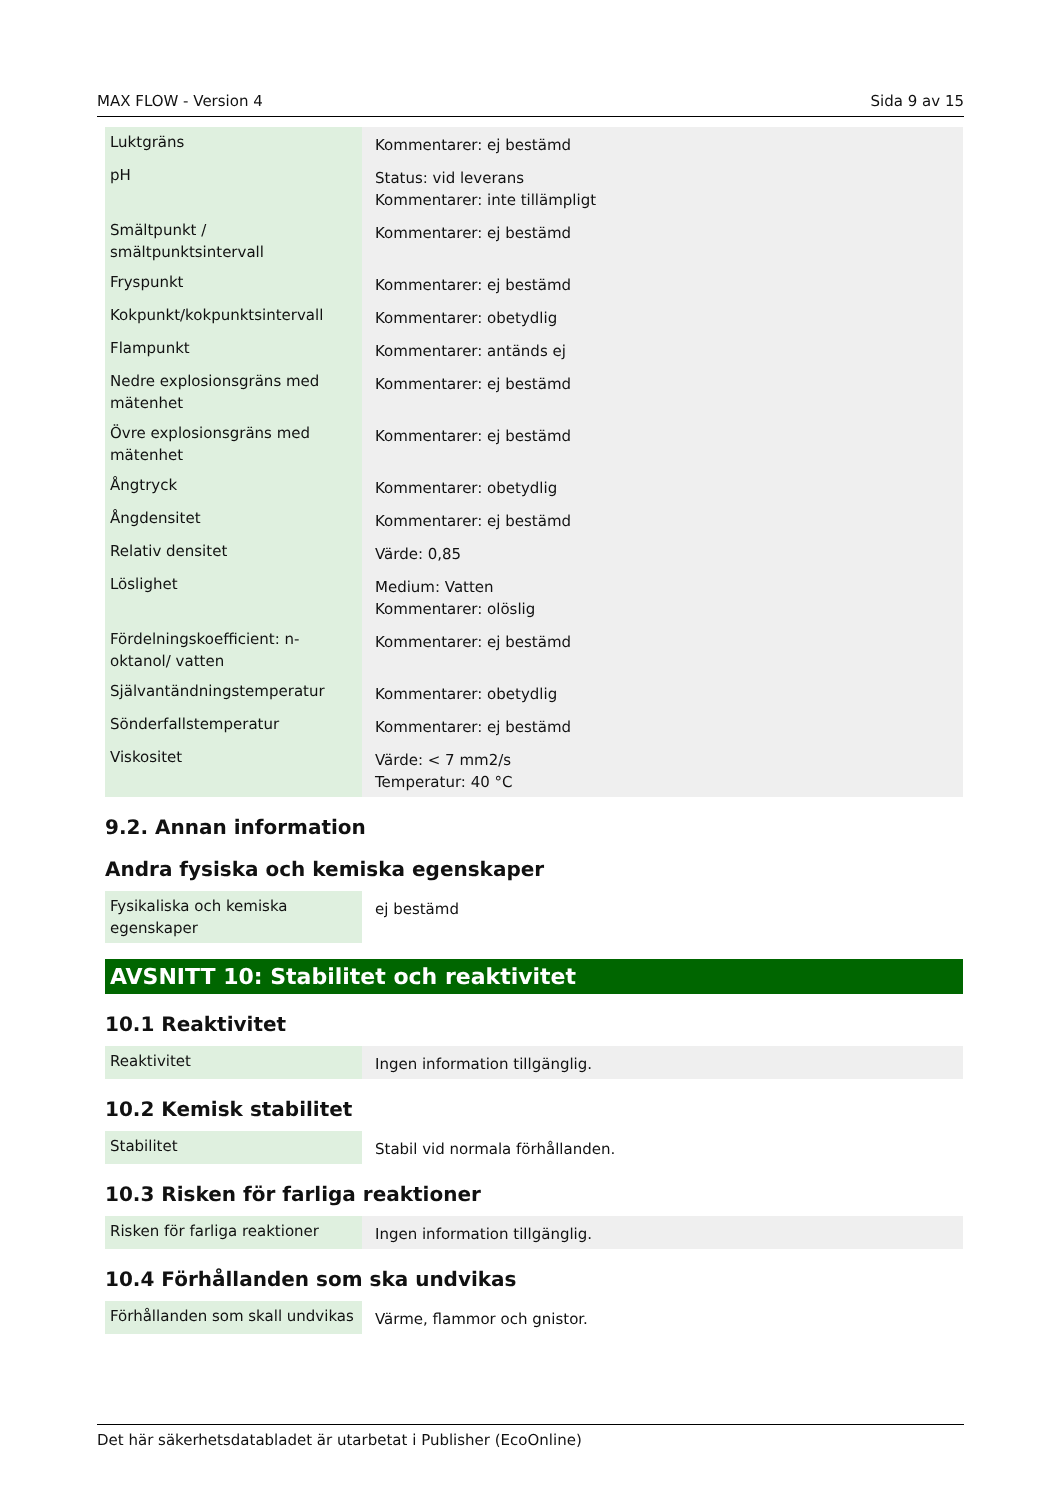MAX FLOW - Version 4 Sida 9 av 15
| Luktgräns | Kommentarer: ej bestämd |
| pH | Status: vid leverans Kommentarer: inte tillämpligt |
| Smältpunkt / smältpunktsintervall | Kommentarer: ej bestämd |
| Fryspunkt | Kommentarer: ej bestämd |
| Kokpunkt/kokpunktsintervall | Kommentarer: obetydlig |
| Flampunkt | Kommentarer: antänds ej |
| Nedre explosionsgräns med mätenhet | Kommentarer: ej bestämd |
| Övre explosionsgräns med mätenhet | Kommentarer: ej bestämd |
| Ångtryck | Kommentarer: obetydlig |
| Ångdensitet | Kommentarer: ej bestämd |
| Relativ densitet | Värde: 0,85 |
| Löslighet | Medium: Vatten Kommentarer: olöslig |
| Fördelningskoefficient: n-oktanol/ vatten | Kommentarer: ej bestämd |
| Självantändningstemperatur | Kommentarer: obetydlig |
| Sönderfallstemperatur | Kommentarer: ej bestämd |
| Viskositet | Värde: < 7 mm2/s Temperatur: 40 °C |
9.2. Annan information
Andra fysiska och kemiska egenskaper
| Fysikaliska och kemiska egenskaper | ej bestämd |
AVSNITT 10: Stabilitet och reaktivitet
10.1 Reaktivitet
| Reaktivitet | Ingen information tillgänglig. |
10.2 Kemisk stabilitet
| Stabilitet | Stabil vid normala förhållanden. |
10.3 Risken för farliga reaktioner
| Risken för farliga reaktioner | Ingen information tillgänglig. |
10.4 Förhållanden som ska undvikas
| Förhållanden som skall undvikas | Värme, flammor och gnistor. |
Det här säkerhetsdatabladet är utarbetat i Publisher (EcoOnline)